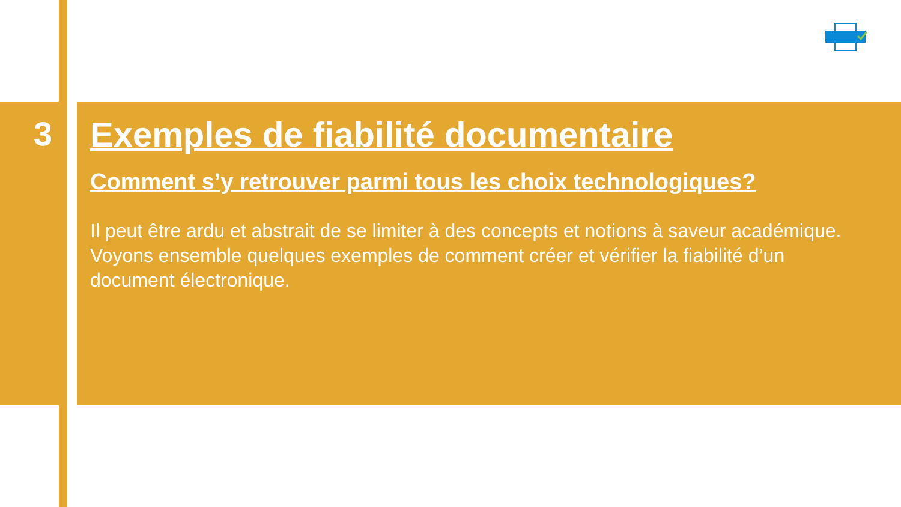3
Exemples de fiabilité documentaire
Comment s’y retrouver parmi tous les choix technologiques?
Il peut être ardu et abstrait de se limiter à des concepts et notions à saveur académique. Voyons ensemble quelques exemples de comment créer et vérifier la fiabilité d’un document électronique.